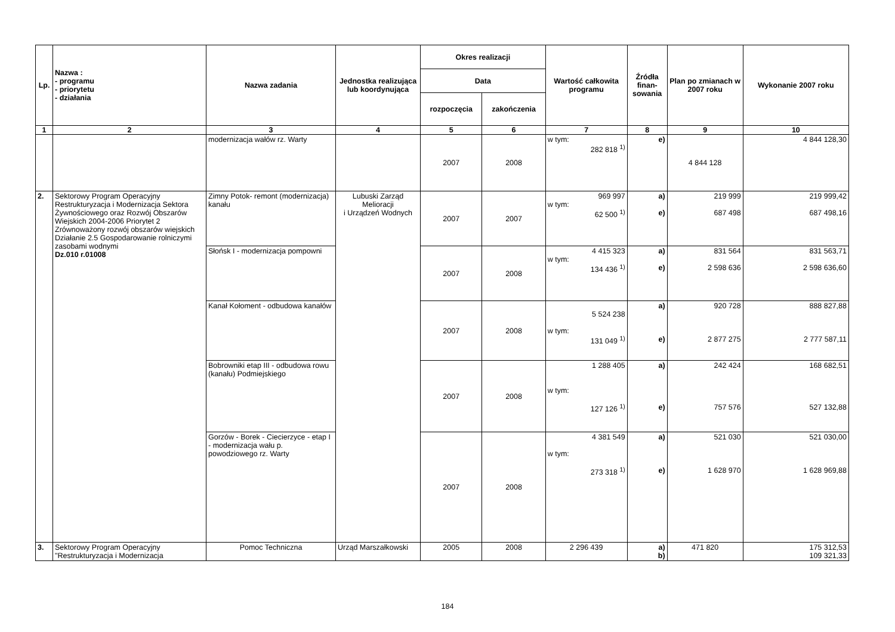| Lp. | Nazwa : - programu - priorytetu - działania | Nazwa zadania | Jednostka realizująca lub koordynująca | Okres realizacji | | Wartość całkowita programu | Źródła finan-sowania | Plan po zmianach w 2007 roku | Wykonanie 2007 roku |
| --- | --- | --- | --- | --- | --- | --- | --- | --- | --- |
| | | | | Data | | | | | |
| | | | | rozpoczęcia | zakończenia | | | | |
| 1 | 2 | 3 | 4 | 5 | 6 | 7 | 8 | 9 | 10 |
| | | modernizacja wałów rz. Warty | | 2007 | 2008 | w tym: 282 818 <sup>1)</sup> | e) | 4 844 128 | 4 844 128,30 |
| 2. | Sektorowy Program Operacyjny Restrukturyzacja i Modernizacja Sektora Żywnościowego oraz Rozwój Obszarów Wiejskich 2004-2006 Priorytet 2 Zrównoważony rozwój obszarów wiejskich Działanie 2.5 Gospodarowanie rolniczymi zasobami wodnymi Dz.010 r.01008 | Zimny Potok- remont (modernizacja) kanału | Lubuski Zarząd Melioracji i Urządzeń Wodnych | 2007 | 2007 | 969 997 w tym: 62 500 <sup>1)</sup> | a) e) | 219 999 687 498 | 219 999,42 687 498,16 |
| | | Słońsk I - modernizacja pompowni | | 2007 | 2008 | 4 415 323 w tym: 134 436 <sup>1)</sup> | a) e) | 831 564 2 598 636 | 831 563,71 2 598 636,60 |
| | | Kanał Kołoment - odbudowa kanałów | | 2007 | 2008 | 5 524 238 w tym: 131 049 <sup>1)</sup> | a) e) | 920 728 2 877 275 | 888 827,88 2 777 587,11 |
| | | Bobrowniki etap III - odbudowa rowu (kanału) Podmiejskiego | | 2007 | 2008 | 1 288 405 w tym: 127 126 <sup>1)</sup> | a) e) | 242 424 757 576 | 168 682,51 527 132,88 |
| | | Gorzów - Borek - Ciecierzyce - etap I - modernizacja wału p. powodziowego rz. Warty | | 2007 | 2008 | 4 381 549 w tym: 273 318 <sup>1)</sup> | a) e) | 521 030 1 628 970 | 521 030,00 1 628 969,88 |
| 3. | Sektorowy Program Operacyjny "Restrukturyzacja i Modernizacja | Pomoc Techniczna | Urząd Marszałkowski | 2005 | 2008 | 2 296 439 | a) b) | 471 820 | 175 312,53 109 321,33 |
184